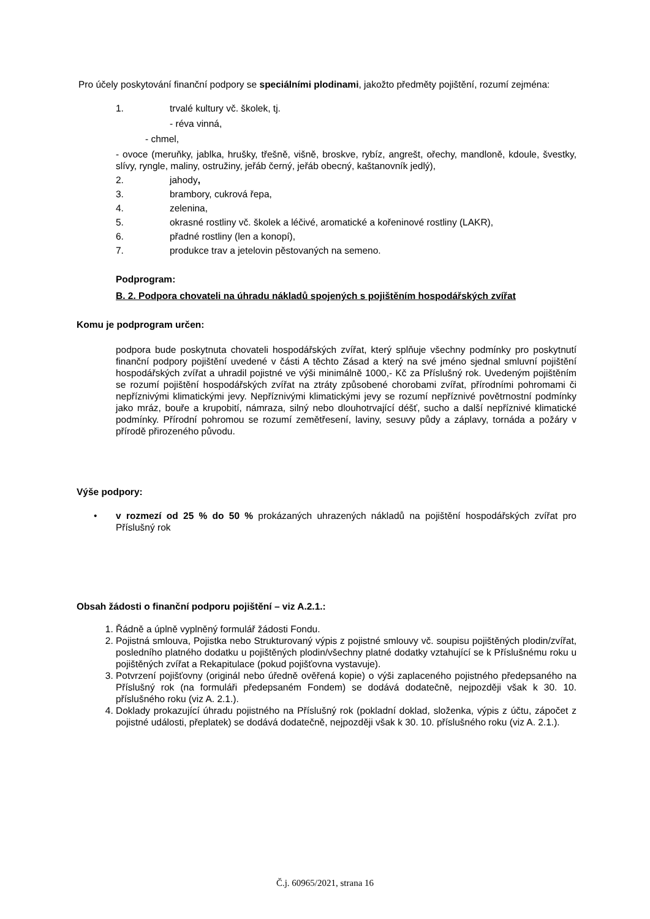Pro účely poskytování finanční podpory se speciálními plodinami, jakožto předměty pojištění, rozumí zejména:
1. trvalé kultury vč. školek, tj.
- réva vinná,
- chmel,
- ovoce (meruňky, jablka, hrušky, třešně, višně, broskve, rybíz, angrešt, ořechy, mandloně, kdoule, švestky, slívy, ryngle, maliny, ostružiny, jeřáb černý, jeřáb obecný, kaštanovník jedlý),
2. jahody,
3. brambory, cukrová řepa,
4. zelenina,
5. okrasné rostliny vč. školek a léčivé, aromatické a kořeninové rostliny (LAKR),
6. přadné rostliny (len a konopí),
7. produkce trav a jetelovin pěstovaných na semeno.
Podprogram:
B. 2. Podpora chovateli na úhradu nákladů spojených s pojištěním hospodářských zvířat
Komu je podprogram určen:
podpora bude poskytnuta chovateli hospodářských zvířat, který splňuje všechny podmínky pro poskytnutí finanční podpory pojištění uvedené v části A těchto Zásad a který na své jméno sjednal smluvní pojištění hospodářských zvířat a uhradil pojistné ve výši minimálně 1000,- Kč za Příslušný rok. Uvedeným pojištěním se rozumí pojištění hospodářských zvířat na ztráty způsobené chorobami zvířat, přírodními pohromami či nepříznivými klimatickými jevy. Nepříznivými klimatickými jevy se rozumí nepříznivé povětrnostní podmínky jako mráz, bouře a krupobití, námraza, silný nebo dlouhotrvající déšť, sucho a další nepříznivé klimatické podmínky. Přírodní pohromou se rozumí zemětřesení, laviny, sesuvy půdy a záplavy, tornáda a požáry v přírodě přirozeného původu.
Výše podpory:
• v rozmezí od 25 % do 50 % prokázaných uhrazených nákladů na pojištění hospodářských zvířat pro Příslušný rok
Obsah žádosti o finanční podporu pojištění – viz A.2.1.:
1. Řádně a úplně vyplněný formulář žádosti Fondu.
2. Pojistná smlouva, Pojistka nebo Strukturovaný výpis z pojistné smlouvy vč. soupisu pojištěných plodin/zvířat, posledního platného dodatku u pojištěných plodin/všechny platné dodatky vztahující se k Příslušnému roku u pojištěných zvířat a Rekapitulace (pokud pojišťovna vystavuje).
3. Potvrzení pojišťovny (originál nebo úředně ověřená kopie) o výši zaplaceného pojistného předepsaného na Příslušný rok (na formuláři předepsaném Fondem) se dodává dodatečně, nejpozději však k 30. 10. příslušného roku (viz A. 2.1.).
4. Doklady prokazující úhradu pojistného na Příslušný rok (pokladní doklad, složenka, výpis z účtu, zápočet z pojistné události, přeplatek) se dodává dodatečně, nejpozději však k 30. 10. příslušného roku (viz A. 2.1.).
Č.j. 60965/2021, strana 16